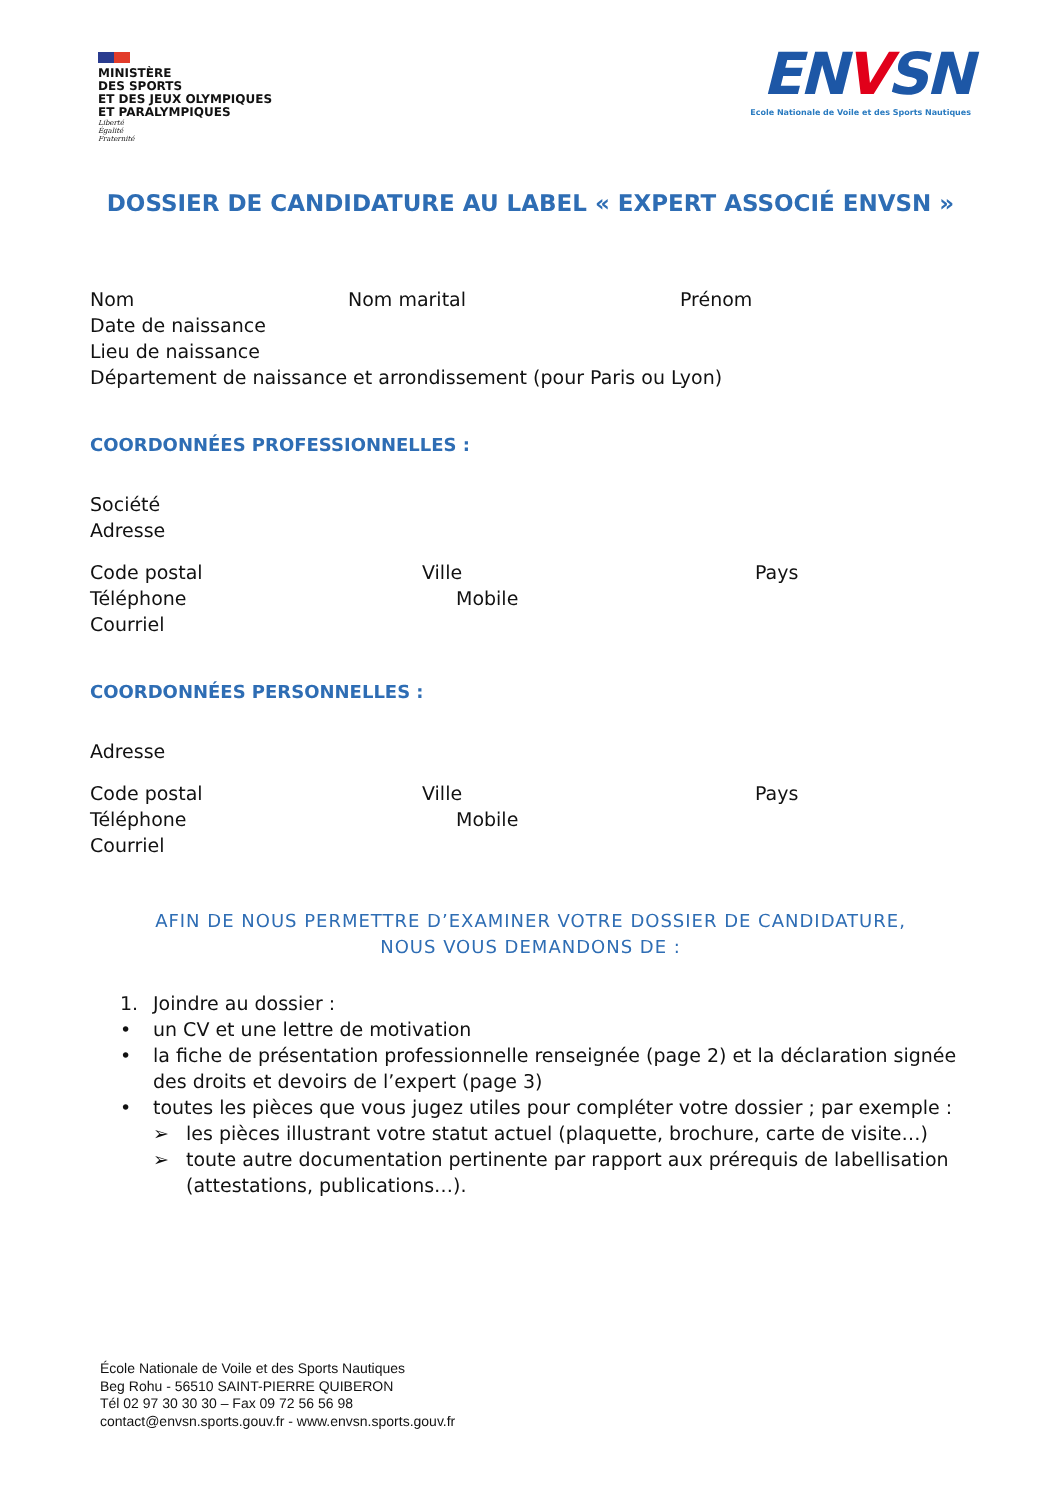MINISTÈRE
DES SPORTS
ET DES JEUX OLYMPIQUES
ET PARALYMPIQUES
Liberté
Égalité
Fraternité
ENVSN
Ecole Nationale de Voile et des Sports Nautiques
DOSSIER DE CANDIDATURE AU LABEL « EXPERT ASSOCIÉ ENVSN »
Nom Nom marital Prénom
Date de naissance
Lieu de naissance
Département de naissance et arrondissement (pour Paris ou Lyon)
COORDONNÉES PROFESSIONNELLES :
Société
Adresse
Code postal Ville Pays
Téléphone Mobile
Courriel
COORDONNÉES PERSONNELLES :
Adresse
Code postal Ville Pays
Téléphone Mobile
Courriel
AFIN DE NOUS PERMETTRE D’EXAMINER VOTRE DOSSIER DE CANDIDATURE,
NOUS VOUS DEMANDONS DE :
1. Joindre au dossier :
• un CV et une lettre de motivation
• la fiche de présentation professionnelle renseignée (page 2) et la déclaration signée des droits et devoirs de l’expert (page 3)
• toutes les pièces que vous jugez utiles pour compléter votre dossier ; par exemple :
➢ les pièces illustrant votre statut actuel (plaquette, brochure, carte de visite…)
➢ toute autre documentation pertinente par rapport aux prérequis de labellisation (attestations, publications…).
École Nationale de Voile et des Sports Nautiques
Beg Rohu - 56510 SAINT-PIERRE QUIBERON
Tél 02 97 30 30 30 – Fax 09 72 56 56 98
contact@envsn.sports.gouv.fr - www.envsn.sports.gouv.fr